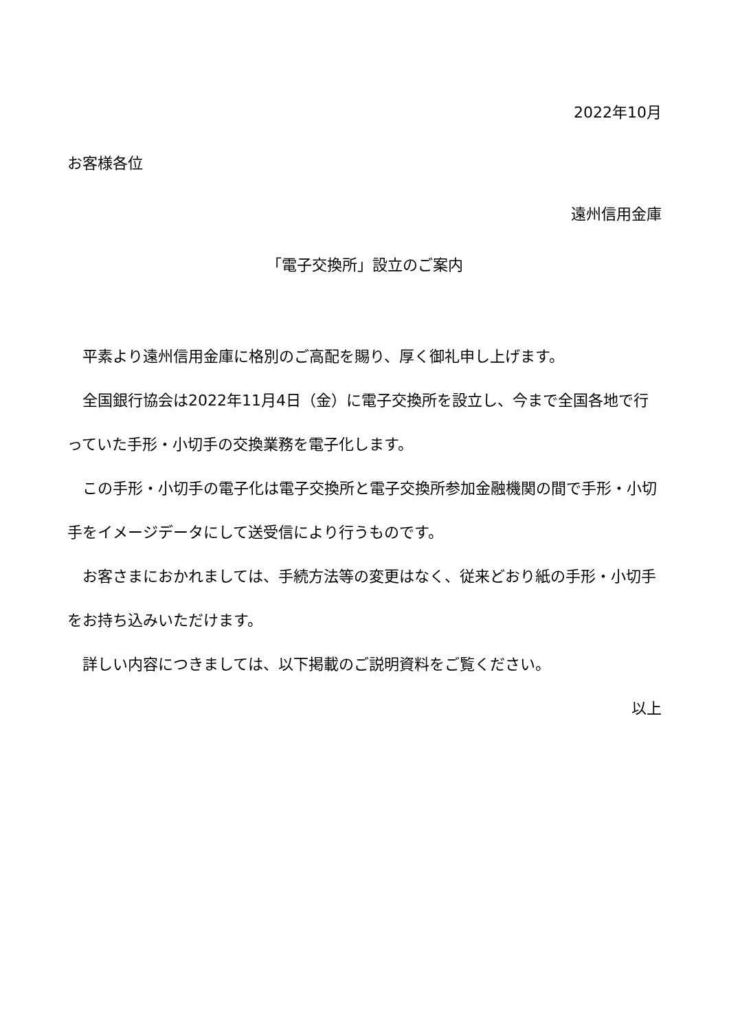2022年10月
お客様各位
遠州信用金庫
「電子交換所」設立のご案内
　平素より遠州信用金庫に格別のご高配を賜り、厚く御礼申し上げます。
　全国銀行協会は2022年11月4日（金）に電子交換所を設立し、今まで全国各地で行っていた手形・小切手の交換業務を電子化します。
　この手形・小切手の電子化は電子交換所と電子交換所参加金融機関の間で手形・小切手をイメージデータにして送受信により行うものです。
　お客さまにおかれましては、手続方法等の変更はなく、従来どおり紙の手形・小切手をお持ち込みいただけます。
　詳しい内容につきましては、以下掲載のご説明資料をご覧ください。
以上